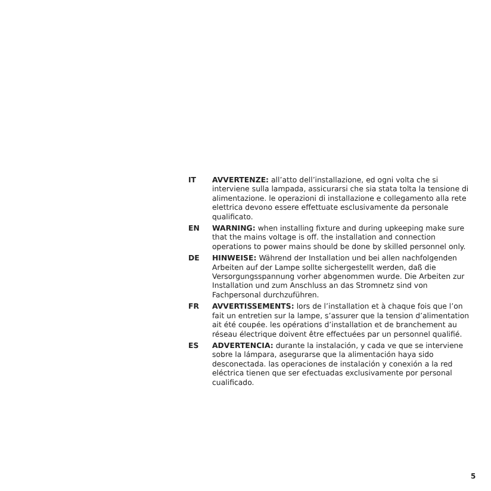IT AVVERTENZE: all’atto dell’installazione, ed ogni volta che si interviene sulla lampada, assicurarsi che sia stata tolta la tensione di alimentazione. le operazioni di installazione e collegamento alla rete elettrica devono essere effettuate esclusivamente da personale qualificato.
EN WARNING: when installing fixture and during upkeeping make sure that the mains voltage is off. the installation and connection operations to power mains should be done by skilled personnel only.
DE HINWEISE: Während der Installation und bei allen nachfolgenden Arbeiten auf der Lampe sollte sichergestellt werden, daß die Versorgungsspannung vorher abgenommen wurde. Die Arbeiten zur Installation und zum Anschluss an das Stromnetz sind von Fachpersonal durchzuführen.
FR AVVERTISSEMENTS: lors de l’installation et à chaque fois que l’on fait un entretien sur la lampe, s’assurer que la tension d’alimentation ait été coupée. les opérations d’installation et de branchement au réseau électrique doivent être effectuées par un personnel qualifié.
ES ADVERTENCIA: durante la instalación, y cada ve que se interviene sobre la lámpara, asegurarse que la alimentación haya sido desconectada. las operaciones de instalación y conexión a la red eléctrica tienen que ser efectuadas exclusivamente por personal cualificado.
5